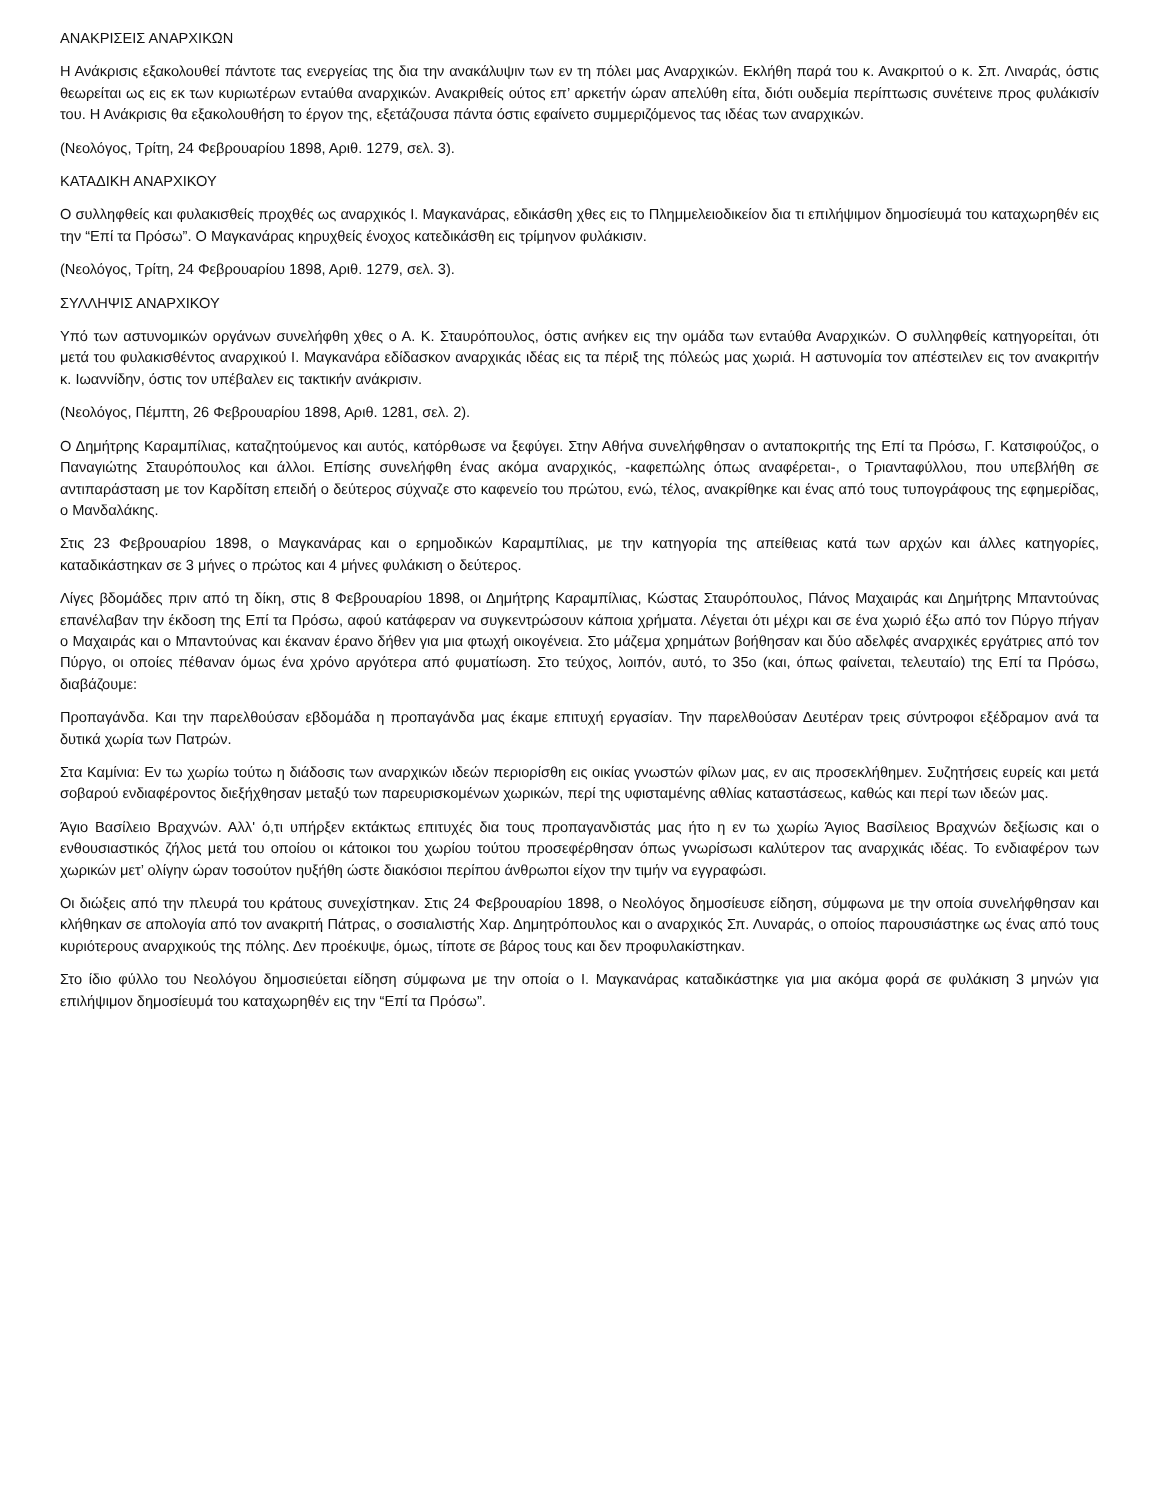ΑΝΑΚΡΙΣΕΙΣ ΑΝΑΡΧΙΚΩΝ
Η Ανάκρισις εξακολουθεί πάντοτε τας ενεργείας της δια την ανακάλυψιν των εν τη πόλει μας Αναρχικών. Εκλήθη παρά του κ. Ανακριτού ο κ. Σπ. Λιναράς, όστις θεωρείται ως εις εκ των κυριωτέρων εντaύθα αναρχικών. Ανακριθείς ούτος επ’ αρκετήν ώραν απελύθη είτα, διότι ουδεμία περίπτωσις συνέτεινε προς φυλάκισίν του. Η Ανάκρισις θα εξακολουθήση το έργον της, εξετάζουσα πάντα όστις εφαίνετο συμμεριζόμενος τας ιδέας των αναρχικών.
(Νεολόγος, Τρίτη, 24 Φεβρουαρίου 1898, Αριθ. 1279, σελ. 3).
ΚΑΤΑΔΙΚΗ ΑΝΑΡΧΙΚΟΥ
Ο συλληφθείς και φυλακισθείς προχθές ως αναρχικός Ι. Μαγκανάρας, εδικάσθη χθες εις το Πλημμελειοδικείον δια τι επιλήψιμον δημοσίευμά του καταχωρηθέν εις την “Επί τα Πρόσω”. Ο Μαγκανάρας κηρυχθείς ένοχος κατεδικάσθη εις τρίμηνον φυλάκισιν.
(Νεολόγος, Τρίτη, 24 Φεβρουαρίου 1898, Αριθ. 1279, σελ. 3).
ΣΥΛΛΗΨΙΣ ΑΝΑΡΧΙΚΟΥ
Υπό των αστυνομικών οργάνων συνελήφθη χθες ο Α. Κ. Σταυρόπουλος, όστις ανήκεν εις την ομάδα των εντaύθα Αναρχικών. Ο συλληφθείς κατηγορείται, ότι μετά του φυλακισθέντος αναρχικού Ι. Μαγκανάρα εδίδασκον αναρχικάς ιδέας εις τα πέριξ της πόλεώς μας χωριά. Η αστυνομία τον απέστειλεν εις τον ανακριτήν κ. Ιωαννίδην, όστις τον υπέβαλεν εις τακτικήν ανάκρισιν.
(Νεολόγος, Πέμπτη, 26 Φεβρουαρίου 1898, Αριθ. 1281, σελ. 2).
Ο Δημήτρης Καραμπίλιας, καταζητούμενος και αυτός, κατόρθωσε να ξεφύγει. Στην Αθήνα συνελήφθησαν ο ανταποκριτής της Επί τα Πρόσω, Γ. Κατσιφούζος, ο Παναγιώτης Σταυρόπουλος και άλλοι. Επίσης συνελήφθη ένας ακόμα αναρχικός, -καφεπώλης όπως αναφέρεται-, ο Τριανταφύλλου, που υπεβλήθη σε αντιπαράσταση με τον Καρδίτση επειδή ο δεύτερος σύχναζε στο καφενείο του πρώτου, ενώ, τέλος, ανακρίθηκε και ένας από τους τυπογράφους της εφημερίδας, ο Μανδαλάκης.
Στις 23 Φεβρουαρίου 1898, ο Μαγκανάρας και ο ερημοδικών Καραμπίλιας, με την κατηγορία της απείθειας κατά των αρχών και άλλες κατηγορίες, καταδικάστηκαν σε 3 μήνες ο πρώτος και 4 μήνες φυλάκιση ο δεύτερος.
Λίγες βδομάδες πριν από τη δίκη, στις 8 Φεβρουαρίου 1898, οι Δημήτρης Καραμπίλιας, Κώστας Σταυρόπουλος, Πάνος Μαχαιράς και Δημήτρης Μπαντούνας επανέλαβαν την έκδοση της Επί τα Πρόσω, αφού κατάφεραν να συγκεντρώσουν κάποια χρήματα. Λέγεται ότι μέχρι και σε ένα χωριό έξω από τον Πύργο πήγαν ο Μαχαιράς και ο Μπαντούνας και έκαναν έρανο δήθεν για μια φτωχή οικογένεια. Στο μάζεμα χρημάτων βοήθησαν και δύο αδελφές αναρχικές εργάτριες από τον Πύργο, οι οποίες πέθαναν όμως ένα χρόνο αργότερα από φυματίωση. Στο τεύχος, λοιπόν, αυτό, το 35ο (και, όπως φαίνεται, τελευταίο) της Επί τα Πρόσω, διαβάζουμε:
Προπαγάνδα. Και την παρελθούσαν εβδομάδα η προπαγάνδα μας έκαμε επιτυχή εργασίαν. Την παρελθούσαν Δευτέραν τρεις σύντροφοι εξέδραμον ανά τα δυτικά χωρία των Πατρών.
Στα Καμίνια: Εν τω χωρίω τούτω η διάδοσις των αναρχικών ιδεών περιορίσθη εις οικίας γνωστών φίλων μας, εν αις προσεκλήθημεν. Συζητήσεις ευρείς και μετά σοβαρού ενδιαφέροντος διεξήχθησαν μεταξύ των παρευρισκομένων χωρικών, περί της υφισταμένης αθλίας καταστάσεως, καθώς και περί των ιδεών μας.
Άγιο Βασίλειο Βραχνών. Αλλ' ό,τι υπήρξεν εκτάκτως επιτυχές δια τους προπαγανδιστάς μας ήτο η εν τω χωρίω Άγιος Βασίλειος Βραχνών δεξίωσις και ο ενθουσιαστικός ζήλος μετά του οποίου οι κάτοικοι του χωρίου τούτου προσεφέρθησαν όπως γνωρίσωσι καλύτερον τας αναρχικάς ιδέας. Το ενδιαφέρον των χωρικών μετ’ ολίγην ώραν τοσούτον ηυξήθη ώστε διακόσιοι περίπου άνθρωποι είχον την τιμήν να εγγραφώσι.
Οι διώξεις από την πλευρά του κράτους συνεχίστηκαν. Στις 24 Φεβρουαρίου 1898, ο Νεολόγος δημοσίευσε είδηση, σύμφωνα με την οποία συνελήφθησαν και κλήθηκαν σε απολογία από τον ανακριτή Πάτρας, ο σοσιαλιστής Χαρ. Δημητρόπουλος και ο αναρχικός Σπ. Λυναράς, ο οποίος παρουσιάστηκε ως ένας από τους κυριότερους αναρχικούς της πόλης. Δεν προέκυψε, όμως, τίποτε σε βάρος τους και δεν προφυλακίστηκαν.
Στο ίδιο φύλλο του Νεολόγου δημοσιεύεται είδηση σύμφωνα με την οποία ο Ι. Μαγκανάρας καταδικάστηκε για μια ακόμα φορά σε φυλάκιση 3 μηνών για επιλήψιμον δημοσίευμά του καταχωρηθέν εις την “Επί τα Πρόσω”.